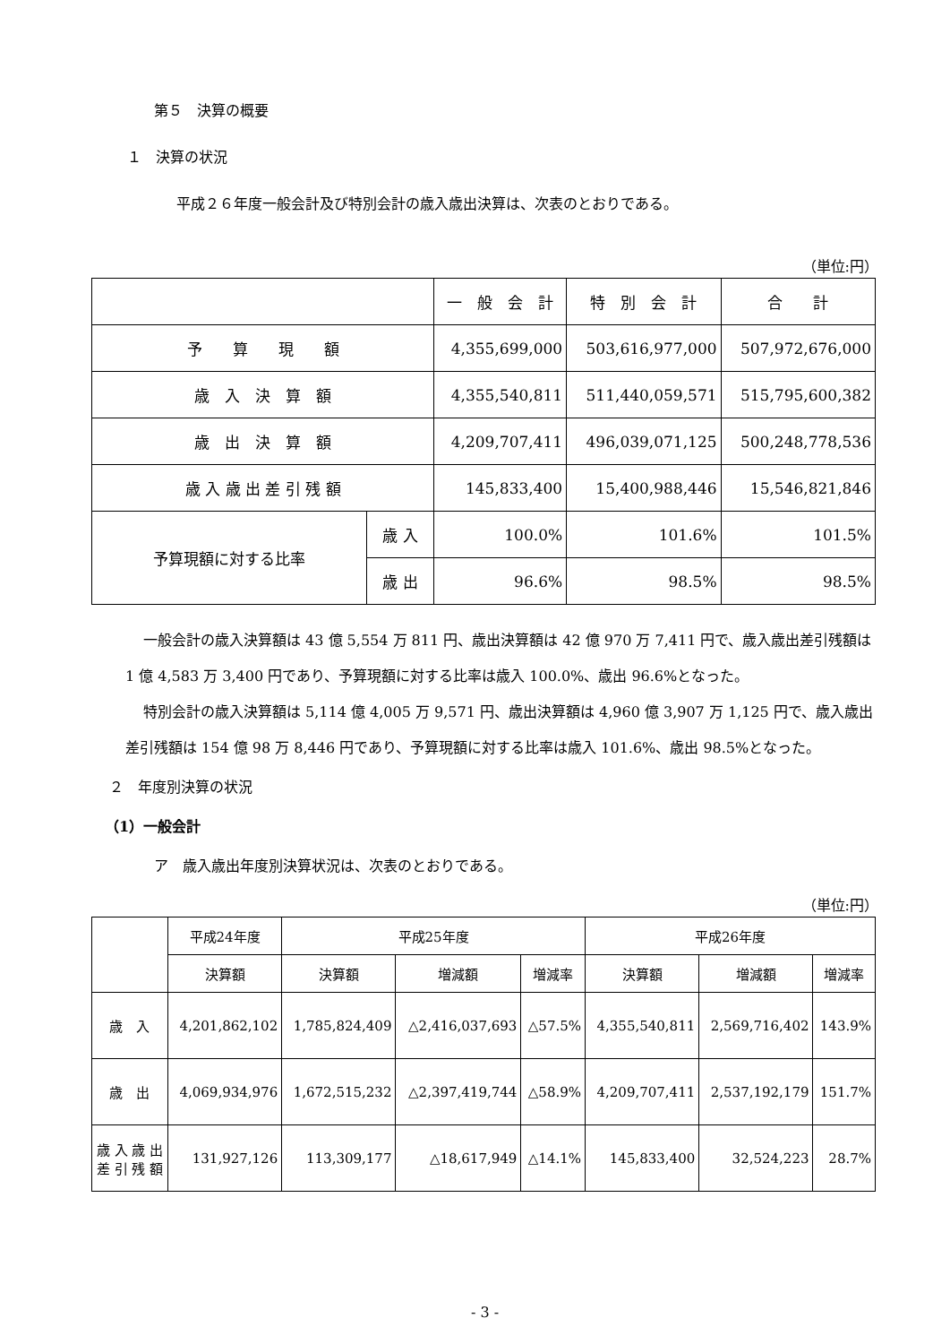第５　決算の概要
１　決算の状況
平成２６年度一般会計及び特別会計の歳入歳出決算は、次表のとおりである。
（単位:円）
| | | 一 般 会 計 | 特 別 会 計 | 合 計 |
| --- | --- | --- | --- | --- |
| 予 算 現 額 | | 4,355,699,000 | 503,616,977,000 | 507,972,676,000 |
| 歳 入 決 算 額 | | 4,355,540,811 | 511,440,059,571 | 515,795,600,382 |
| 歳 出 決 算 額 | | 4,209,707,411 | 496,039,071,125 | 500,248,778,536 |
| 歳 入 歳 出 差 引 残 額 | | 145,833,400 | 15,400,988,446 | 15,546,821,846 |
| 予算現額に対する比率 | 歳 入 | 100.0% | 101.6% | 101.5% |
| | 歳 出 | 96.6% | 98.5% | 98.5% |
一般会計の歳入決算額は 43 億 5,554 万 811 円、歳出決算額は 42 億 970 万 7,411 円で、歳入歳出差引残額は 1 億 4,583 万 3,400 円であり、予算現額に対する比率は歳入 100.0%、歳出 96.6%となった。
特別会計の歳入決算額は 5,114 億 4,005 万 9,571 円、歳出決算額は 4,960 億 3,907 万 1,125 円で、歳入歳出差引残額は 154 億 98 万 8,446 円であり、予算現額に対する比率は歳入 101.6%、歳出 98.5%となった。
２　年度別決算の状況
（1）一般会計
ア　歳入歳出年度別決算状況は、次表のとおりである。
（単位:円）
| | 平成24年度 | 平成25年度 | | | 平成26年度 | | |
| --- | --- | --- | --- | --- | --- | --- | --- |
| | 決算額 | 決算額 | 増減額 | 増減率 | 決算額 | 増減額 | 増減率 |
| 歳 入 | 4,201,862,102 | 1,785,824,409 | △2,416,037,693 | △57.5% | 4,355,540,811 | 2,569,716,402 | 143.9% |
| 歳 出 | 4,069,934,976 | 1,672,515,232 | △2,397,419,744 | △58.9% | 4,209,707,411 | 2,537,192,179 | 151.7% |
| 歳 入 歳 出 差 引 残 額 | 131,927,126 | 113,309,177 | △18,617,949 | △14.1% | 145,833,400 | 32,524,223 | 28.7% |
- 3 -